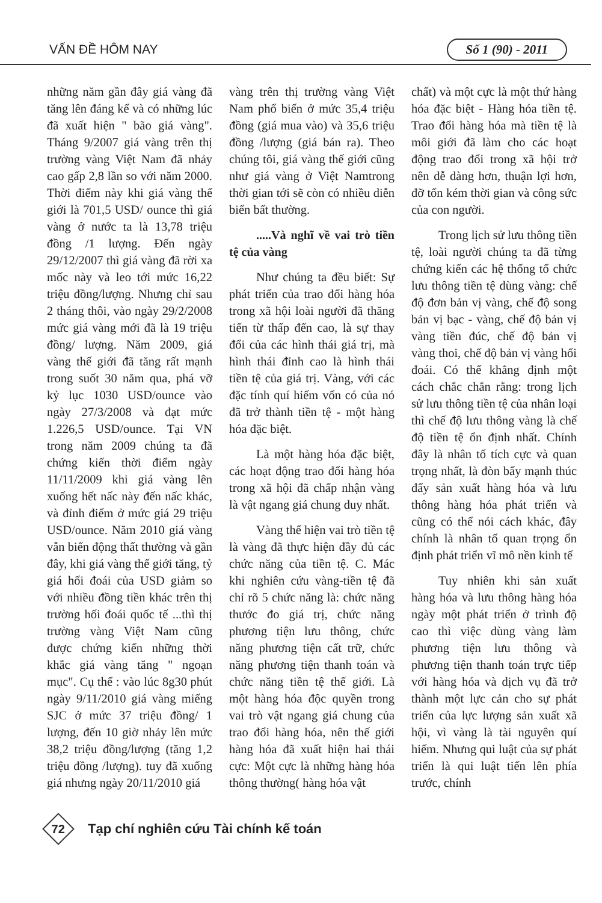VẤN ĐỀ HÔM NAY
Số 1 (90) - 2011
những năm gần đây giá vàng đã tăng lên đáng kể và có những lúc đã xuất hiện " bão giá vàng". Tháng 9/2007 giá vàng trên thị trường vàng Việt Nam đã nhảy cao gấp 2,8 lần so với năm 2000. Thời điểm này khi giá vàng thế giới là 701,5 USD/ ounce thì giá vàng ở nước ta là 13,78 triệu đồng /1 lượng. Đến ngày 29/12/2007 thì giá vàng đã rời xa mốc này và leo tới mức 16,22 triệu đồng/lượng. Nhưng chỉ sau 2 tháng thôi, vào ngày 29/2/2008 mức giá vàng mới đã là 19 triệu đồng/ lượng. Năm 2009, giá vàng thế giới đã tăng rất mạnh trong suốt 30 năm qua, phá vỡ kỷ lục 1030 USD/ounce vào ngày 27/3/2008 và đạt mức 1.226,5 USD/ounce. Tại VN trong năm 2009 chúng ta đã chứng kiến thời điểm ngày 11/11/2009 khi giá vàng lên xuống hết nấc này đến nấc khác, và đỉnh điểm ở mức giá 29 triệu USD/ounce. Năm 2010 giá vàng vẫn biến động thất thường và gần đây, khi giá vàng thế giới tăng, tỷ giá hối đoái của USD giảm so với nhiều đồng tiền khác trên thị trường hối đoái quốc tế ...thì thị trường vàng Việt Nam cũng được chứng kiến những thời khắc giá vàng tăng " ngoạn mục". Cụ thể : vào lúc 8g30 phút ngày 9/11/2010 giá vàng miếng SJC ở mức 37 triệu đồng/ 1 lượng, đến 10 giờ nhảy lên mức 38,2 triệu đồng/lượng (tăng 1,2 triệu đồng /lượng). tuy đã xuống giá nhưng ngày 20/11/2010 giá
vàng trên thị trường vàng Việt Nam phổ biến ở mức 35,4 triệu đồng (giá mua vào) và 35,6 triệu đồng /lượng (giá bán ra). Theo chúng tôi, giá vàng thế giới cũng như giá vàng ở Việt Namtrong thời gian tới sẽ còn có nhiều diễn biến bất thường.
.....Và nghĩ về vai trò tiền tệ của vàng
Như chúng ta đều biết: Sự phát triển của trao đổi hàng hóa trong xã hội loài người đã thăng tiến từ thấp đến cao, là sự thay đổi của các hình thái giá trị, mà hình thái đỉnh cao là hình thái tiền tệ của giá trị. Vàng, với các đặc tính quí hiếm vốn có của nó đã trở thành tiền tệ - một hàng hóa đặc biệt.
Là một hàng hóa đặc biệt, các hoạt động trao đổi hàng hóa trong xã hội đã chấp nhận vàng là vật ngang giá chung duy nhất.
Vàng thể hiện vai trò tiền tệ là vàng đã thực hiện đầy đủ các chức năng của tiền tệ. C. Mác khi nghiên cứu vàng-tiền tệ đã chỉ rõ 5 chức năng là: chức năng thước đo giá trị, chức năng phương tiện lưu thông, chức năng phương tiện cất trữ, chức năng phương tiện thanh toán và chức năng tiền tệ thế giới. Là một hàng hóa độc quyền trong vai trò vật ngang giá chung của trao đổi hàng hóa, nên thế giới hàng hóa đã xuất hiện hai thái cực: Một cực là những hàng hóa thông thường( hàng hóa vật
chất) và một cực là một thứ hàng hóa đặc biệt - Hàng hóa tiền tệ. Trao đổi hàng hóa mà tiền tệ là môi giới đã làm cho các hoạt động trao đổi trong xã hội trở nên dễ dàng hơn, thuận lợi hơn, đỡ tốn kém thời gian và công sức của con người.
Trong lịch sử lưu thông tiền tệ, loài người chúng ta đã từng chứng kiến các hệ thống tổ chức lưu thông tiền tệ dùng vàng: chế độ đơn bản vị vàng, chế độ song bản vị bạc - vàng, chế độ bản vị vàng tiền đúc, chế độ bản vị vàng thoi, chế độ bản vị vàng hối đoái. Có thể khẳng định một cách chắc chắn rằng: trong lịch sử lưu thông tiền tệ của nhân loại thì chế độ lưu thông vàng là chế độ tiền tệ ổn định nhất. Chính đây là nhân tố tích cực và quan trọng nhất, là đòn bẩy mạnh thúc đẩy sản xuất hàng hóa và lưu thông hàng hóa phát triển và cũng có thể nói cách khác, đây chính là nhân tố quan trọng ổn định phát triển vĩ mô nền kinh tế
Tuy nhiên khi sản xuất hàng hóa và lưu thông hàng hóa ngày một phát triển ở trình độ cao thì việc dùng vàng làm phương tiện lưu thông và phương tiện thanh toán trực tiếp với hàng hóa và dịch vụ đã trở thành một lực cản cho sự phát triển của lực lượng sản xuất xã hội, vì vàng là tài nguyên quí hiếm. Nhưng qui luật của sự phát triển là qui luật tiến lên phía trước, chính
72
Tạp chí nghiên cứu Tài chính kế toán